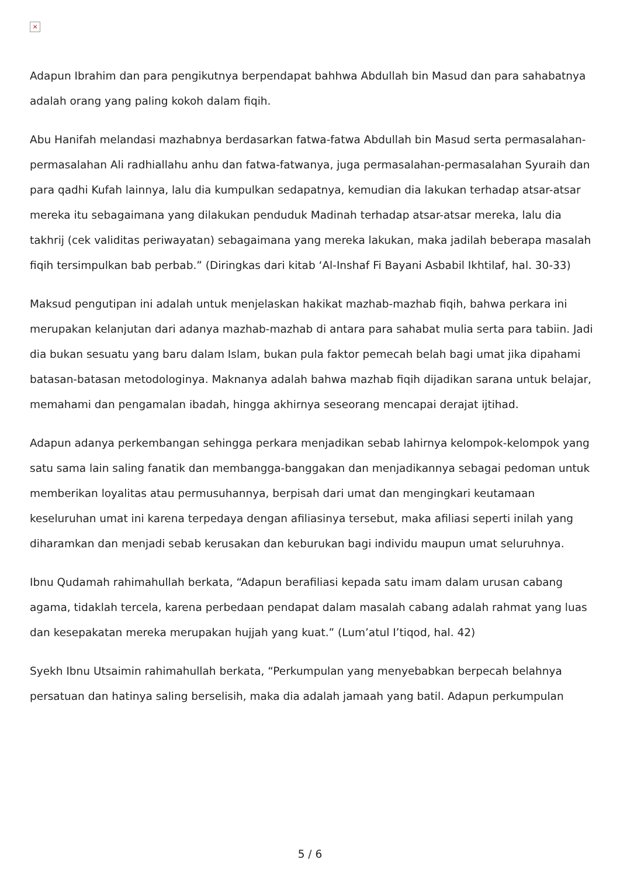×
Adapun Ibrahim dan para pengikutnya berpendapat bahhwa Abdullah bin Masud dan para sahabatnya adalah orang yang paling kokoh dalam fiqih.
Abu Hanifah melandasi mazhabnya berdasarkan fatwa-fatwa Abdullah bin Masud serta permasalahan-permasalahan Ali radhiallahu anhu dan fatwa-fatwanya, juga permasalahan-permasalahan Syuraih dan para qadhi Kufah lainnya, lalu dia kumpulkan sedapatnya, kemudian dia lakukan terhadap atsar-atsar mereka itu sebagaimana yang dilakukan penduduk Madinah terhadap atsar-atsar mereka, lalu dia takhrij (cek validitas periwayatan) sebagaimana yang mereka lakukan, maka jadilah beberapa masalah fiqih tersimpulkan bab perbab.” (Diringkas dari kitab ‘Al-Inshaf Fi Bayani Asbabil Ikhtilaf, hal. 30-33)
Maksud pengutipan ini adalah untuk menjelaskan hakikat mazhab-mazhab fiqih, bahwa perkara ini merupakan kelanjutan dari adanya mazhab-mazhab di antara para sahabat mulia serta para tabiin. Jadi dia bukan sesuatu yang baru dalam Islam, bukan pula faktor pemecah belah bagi umat jika dipahami batasan-batasan metodologinya. Maknanya adalah bahwa mazhab fiqih dijadikan sarana untuk belajar, memahami dan pengamalan ibadah, hingga akhirnya seseorang mencapai derajat ijtihad.
Adapun adanya perkembangan sehingga perkara menjadikan sebab lahirnya kelompok-kelompok yang satu sama lain saling fanatik dan membangga-banggakan dan menjadikannya sebagai pedoman untuk memberikan loyalitas atau permusuhannya, berpisah dari umat dan mengingkari keutamaan keseluruhan umat ini karena terpedaya dengan afiliasinya tersebut, maka afiliasi seperti inilah yang diharamkan dan menjadi sebab kerusakan dan keburukan bagi individu maupun umat seluruhnya.
Ibnu Qudamah rahimahullah berkata, “Adapun berafiliasi kepada satu imam dalam urusan cabang agama, tidaklah tercela, karena perbedaan pendapat dalam masalah cabang adalah rahmat yang luas dan kesepakatan mereka merupakan hujjah yang kuat.” (Lum’atul I’tiqod, hal. 42)
Syekh Ibnu Utsaimin rahimahullah berkata, “Perkumpulan yang menyebabkan berpecah belahnya persatuan dan hatinya saling berselisih, maka dia adalah jamaah yang batil. Adapun perkumpulan
5 / 6